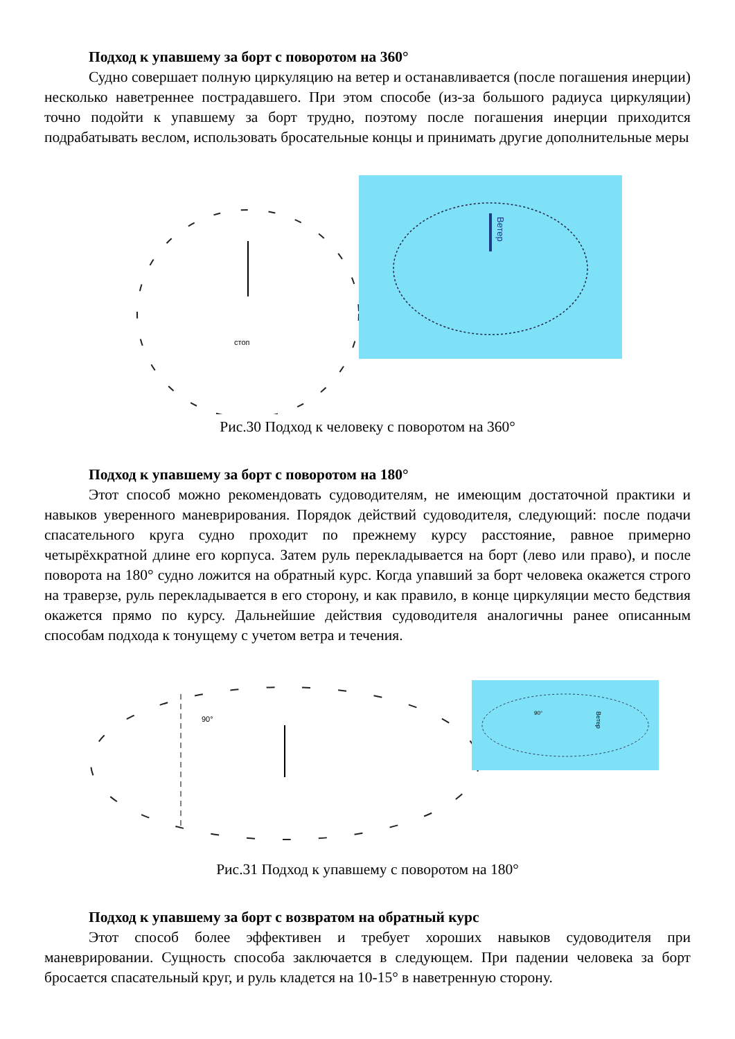Подход к упавшему за борт с поворотом на 360°
Судно совершает полную циркуляцию на ветер и останавливается (после погашения инерции) несколько наветреннее пострадавшего. При этом способе (из-за большого радиуса циркуляции) точно подойти к упавшему за борт трудно, поэтому после погашения инерции приходится подрабатывать веслом, использовать бросательные концы и принимать другие дополнительные меры
стоп
Ветер
Рис.30 Подход к человеку с поворотом на 360°
Подход к упавшему за борт с поворотом на 180°
Этот способ можно рекомендовать судоводителям, не имеющим достаточной практики и навыков уверенного маневрирования. Порядок действий судоводителя, следующий: после подачи спасательного круга судно проходит по прежнему курсу расстояние, равное примерно четырёхкратной длине его корпуса. Затем руль перекладывается на борт (лево или право), и после поворота на 180° судно ложится на обратный курс. Когда упавший за борт человека окажется строго на траверзе, руль перекладывается в его сторону, и как правило, в конце циркуляции место бедствия окажется прямо по курсу. Дальнейшие действия судоводителя аналогичны ранее описанным способам подхода к тонущему с учетом ветра и течения.
90°
90°
Ветер
Рис.31 Подход к упавшему с поворотом на 180°
Подход к упавшему за борт с возвратом на обратный курс
Этот способ более эффективен и требует хороших навыков судоводителя при маневрировании. Сущность способа заключается в следующем. При падении человека за борт бросается спасательный круг, и руль кладется на 10-15° в наветренную сторону.